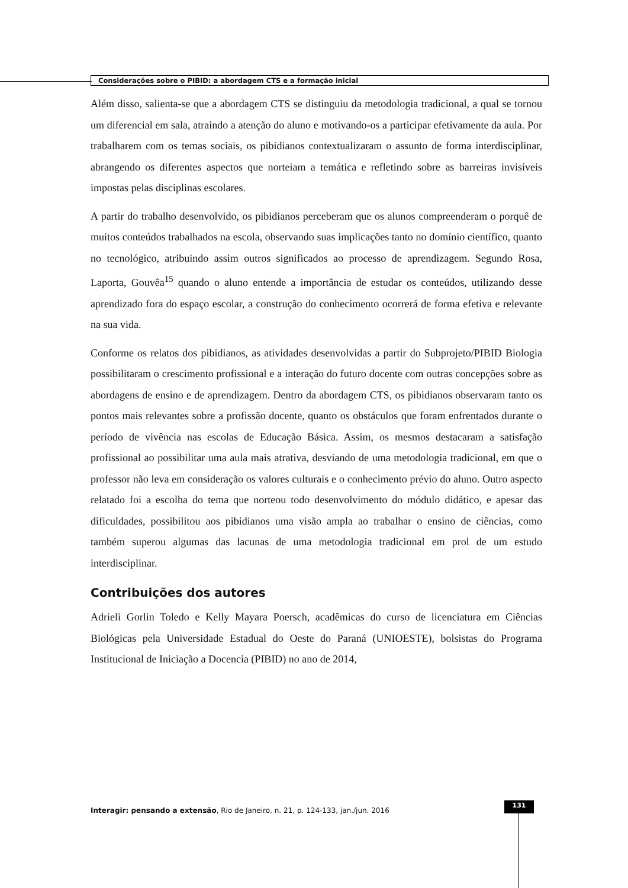Considerações sobre o PIBID: a abordagem CTS e a formação inicial
Além disso, salienta-se que a abordagem CTS se distinguiu da metodologia tradicional, a qual se tornou um diferencial em sala, atraindo a atenção do aluno e motivando-os a participar efetivamente da aula. Por trabalharem com os temas sociais, os pibidianos contextualizaram o assunto de forma interdisciplinar, abrangendo os diferentes aspectos que norteiam a temática e refletindo sobre as barreiras invisíveis impostas pelas disciplinas escolares.
A partir do trabalho desenvolvido, os pibidianos perceberam que os alunos compreenderam o porquê de muitos conteúdos trabalhados na escola, observando suas implicações tanto no domínio científico, quanto no tecnológico, atribuindo assim outros significados ao processo de aprendizagem. Segundo Rosa, Laporta, Gouvêa<sup>15</sup> quando o aluno entende a importância de estudar os conteúdos, utilizando desse aprendizado fora do espaço escolar, a construção do conhecimento ocorrerá de forma efetiva e relevante na sua vida.
Conforme os relatos dos pibidianos, as atividades desenvolvidas a partir do Subprojeto/PIBID Biologia possibilitaram o crescimento profissional e a interação do futuro docente com outras concepções sobre as abordagens de ensino e de aprendizagem. Dentro da abordagem CTS, os pibidianos observaram tanto os pontos mais relevantes sobre a profissão docente, quanto os obstáculos que foram enfrentados durante o período de vivência nas escolas de Educação Básica. Assim, os mesmos destacaram a satisfação profissional ao possibilitar uma aula mais atrativa, desviando de uma metodologia tradicional, em que o professor não leva em consideração os valores culturais e o conhecimento prévio do aluno. Outro aspecto relatado foi a escolha do tema que norteou todo desenvolvimento do módulo didático, e apesar das dificuldades, possibilitou aos pibidianos uma visão ampla ao trabalhar o ensino de ciências, como também superou algumas das lacunas de uma metodologia tradicional em prol de um estudo interdisciplinar.
Contribuições dos autores
Adrieli Gorlin Toledo e Kelly Mayara Poersch, acadêmicas do curso de licenciatura em Ciências Biológicas pela Universidade Estadual do Oeste do Paraná (UNIOESTE), bolsistas do Programa Institucional de Iniciação a Docencia (PIBID) no ano de 2014,
Interagir: pensando a extensão, Rio de Janeiro, n. 21, p. 124-133, jan./jun. 2016
131